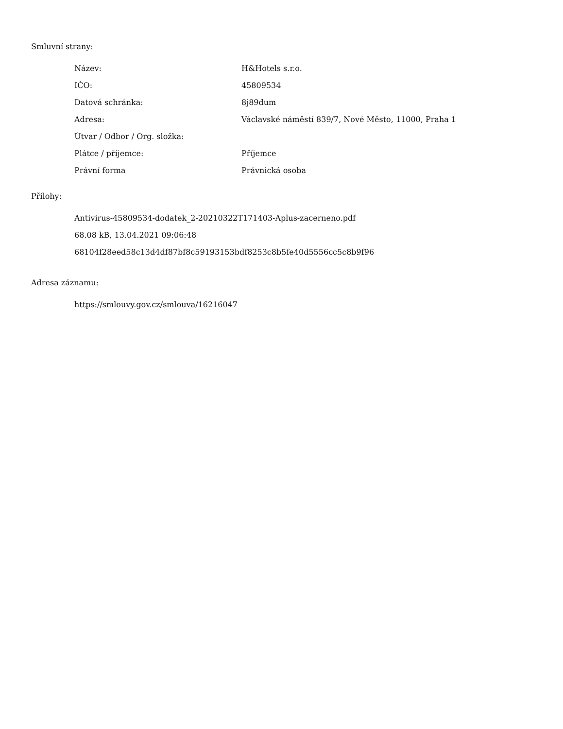Smluvní strany:
| Název: | H&Hotels s.r.o. |
| IČO: | 45809534 |
| Datová schránka: | 8j89dum |
| Adresa: | Václavské náměstí 839/7, Nové Město, 11000, Praha 1 |
| Útvar / Odbor / Org. složka: | |
| Plátce / příjemce: | Příjemce |
| Právní forma | Právnická osoba |
Přílohy:
Antivirus-45809534-dodatek_2-20210322T171403-Aplus-zacerneno.pdf
68.08 kB, 13.04.2021 09:06:48
68104f28eed58c13d4df87bf8c59193153bdf8253c8b5fe40d5556cc5c8b9f96
Adresa záznamu:
https://smlouvy.gov.cz/smlouva/16216047